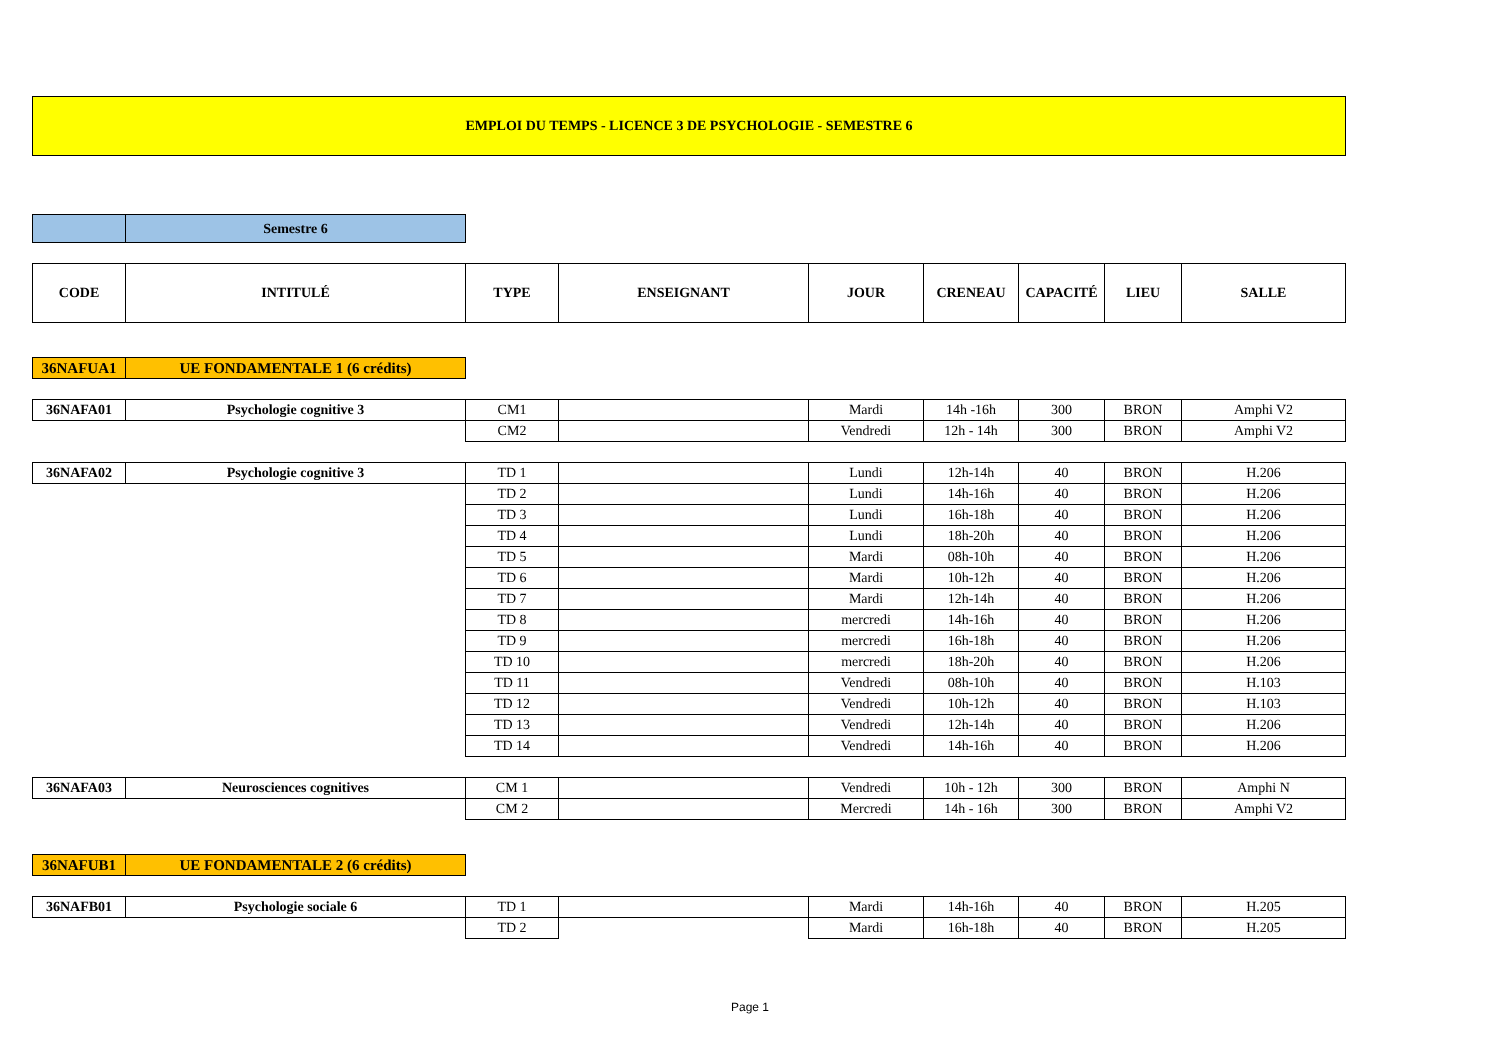EMPLOI DU TEMPS - LICENCE 3 DE PSYCHOLOGIE - SEMESTRE 6
| | Semestre 6 | |
| CODE | INTITULÉ | TYPE | ENSEIGNANT | JOUR | CRENEAU | CAPACITÉ | LIEU | SALLE |
| --- | --- | --- | --- | --- | --- | --- | --- | --- |
| 36NAFUA1 | UE FONDAMENTALE 1 (6 crédits) | |
| 36NAFA01 | Psychologie cognitive 3 | CM1 | | Mardi | 14h -16h | 300 | BRON | Amphi V2 |
| | | CM2 | | Vendredi | 12h - 14h | 300 | BRON | Amphi V2 |
| 36NAFA02 | Psychologie cognitive 3 | TD 1 | | Lundi | 12h-14h | 40 | BRON | H.206 |
| | | TD 2 | | Lundi | 14h-16h | 40 | BRON | H.206 |
| | | TD 3 | | Lundi | 16h-18h | 40 | BRON | H.206 |
| | | TD 4 | | Lundi | 18h-20h | 40 | BRON | H.206 |
| | | TD 5 | | Mardi | 08h-10h | 40 | BRON | H.206 |
| | | TD 6 | | Mardi | 10h-12h | 40 | BRON | H.206 |
| | | TD 7 | | Mardi | 12h-14h | 40 | BRON | H.206 |
| | | TD 8 | | mercredi | 14h-16h | 40 | BRON | H.206 |
| | | TD 9 | | mercredi | 16h-18h | 40 | BRON | H.206 |
| | | TD 10 | | mercredi | 18h-20h | 40 | BRON | H.206 |
| | | TD 11 | | Vendredi | 08h-10h | 40 | BRON | H.103 |
| | | TD 12 | | Vendredi | 10h-12h | 40 | BRON | H.103 |
| | | TD 13 | | Vendredi | 12h-14h | 40 | BRON | H.206 |
| | | TD 14 | | Vendredi | 14h-16h | 40 | BRON | H.206 |
| 36NAFA03 | Neurosciences cognitives | CM 1 | | Vendredi | 10h - 12h | 300 | BRON | Amphi N |
| | | CM 2 | | Mercredi | 14h - 16h | 300 | BRON | Amphi V2 |
| 36NAFUB1 | UE FONDAMENTALE 2 (6 crédits) | |
| 36NAFB01 | Psychologie sociale 6 | TD 1 | | Mardi | 14h-16h | 40 | BRON | H.205 |
| | | TD 2 | | Mardi | 16h-18h | 40 | BRON | H.205 |
Page 1